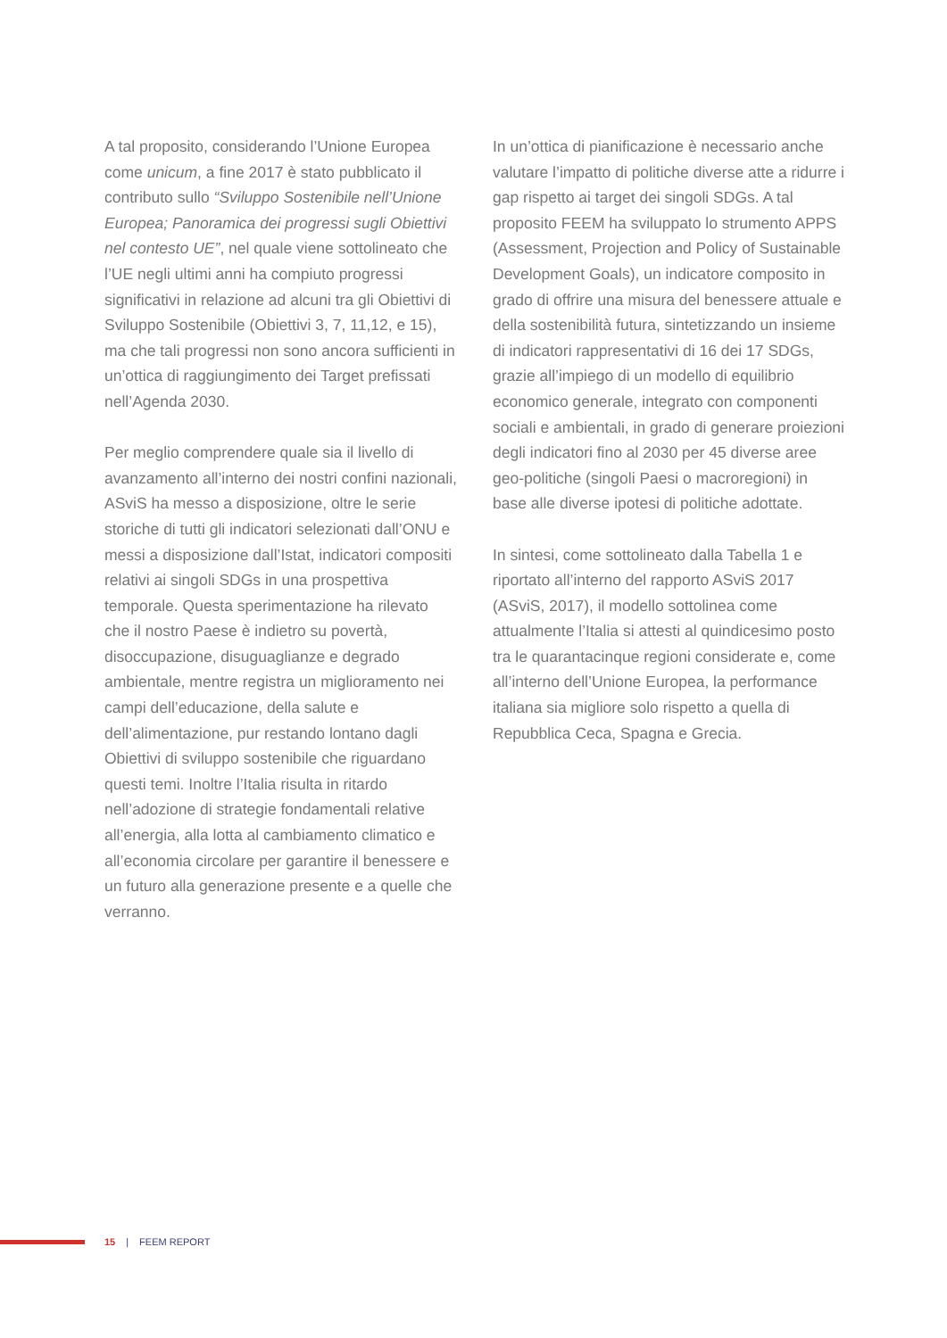A tal proposito, considerando l’Unione Europea come unicum, a fine 2017 è stato pubblicato il contributo sullo “Sviluppo Sostenibile nell’Unione Europea; Panoramica dei progressi sugli Obiettivi nel contesto UE”, nel quale viene sottolineato che l’UE negli ultimi anni ha compiuto progressi significativi in relazione ad alcuni tra gli Obiettivi di Sviluppo Sostenibile (Obiettivi 3, 7, 11,12, e 15), ma che tali progressi non sono ancora sufficienti in un’ottica di raggiungimento dei Target prefissati nell’Agenda 2030.
Per meglio comprendere quale sia il livello di avanzamento all’interno dei nostri confini nazionali, ASviS ha messo a disposizione, oltre le serie storiche di tutti gli indicatori selezionati dall’ONU e messi a disposizione dall’Istat, indicatori compositi relativi ai singoli SDGs in una prospettiva temporale. Questa sperimentazione ha rilevato che il nostro Paese è indietro su povertà, disoccupazione, disuguaglianze e degrado ambientale, mentre registra un miglioramento nei campi dell’educazione, della salute e dell’alimentazione, pur restando lontano dagli Obiettivi di sviluppo sostenibile che riguardano questi temi. Inoltre l’Italia risulta in ritardo nell’adozione di strategie fondamentali relative all’energia, alla lotta al cambiamento climatico e all’economia circolare per garantire il benessere e un futuro alla generazione presente e a quelle che verranno.
In un’ottica di pianificazione è necessario anche valutare l’impatto di politiche diverse atte a ridurre i gap rispetto ai target dei singoli SDGs. A tal proposito FEEM ha sviluppato lo strumento APPS (Assessment, Projection and Policy of Sustainable Development Goals), un indicatore composito in grado di offrire una misura del benessere attuale e della sostenibilità futura, sintetizzando un insieme di indicatori rappresentativi di 16 dei 17 SDGs, grazie all’impiego di un modello di equilibrio economico generale, integrato con componenti sociali e ambientali, in grado di generare proiezioni degli indicatori fino al 2030 per 45 diverse aree geo-politiche (singoli Paesi o macroregioni) in base alle diverse ipotesi di politiche adottate.
In sintesi, come sottolineato dalla Tabella 1 e riportato all’interno del rapporto ASviS 2017 (ASviS, 2017), il modello sottolinea come attualmente l’Italia si attesti al quindicesimo posto tra le quarantacinque regioni considerate e, come all’interno dell’Unione Europea, la performance italiana sia migliore solo rispetto a quella di Repubblica Ceca, Spagna e Grecia.
15 | FEEM REPORT